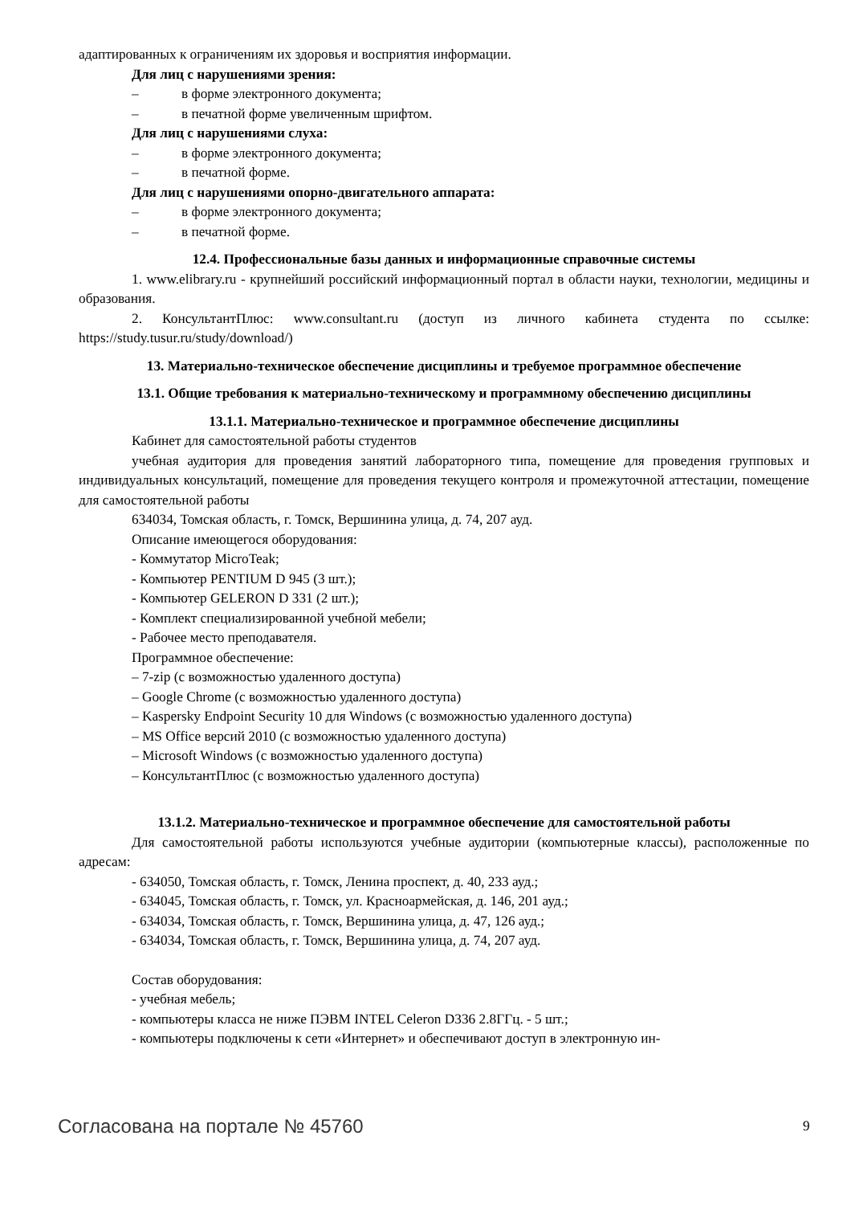адаптированных к ограничениям их здоровья и восприятия информации.
Для лиц с нарушениями зрения:
– в форме электронного документа;
– в печатной форме увеличенным шрифтом.
Для лиц с нарушениями слуха:
– в форме электронного документа;
– в печатной форме.
Для лиц с нарушениями опорно-двигательного аппарата:
– в форме электронного документа;
– в печатной форме.
12.4. Профессиональные базы данных и информационные справочные системы
1. www.elibrary.ru - крупнейший российский информационный портал в области науки, технологии, медицины и образования.
2. КонсультантПлюс: www.consultant.ru (доступ из личного кабинета студента по ссылке: https://study.tusur.ru/study/download/)
13. Материально-техническое обеспечение дисциплины и требуемое программное обеспечение
13.1. Общие требования к материально-техническому и программному обеспечению дисциплины
13.1.1. Материально-техническое и программное обеспечение дисциплины
Кабинет для самостоятельной работы студентов
учебная аудитория для проведения занятий лабораторного типа, помещение для проведения групповых и индивидуальных консультаций, помещение для проведения текущего контроля и промежуточной аттестации, помещение для самостоятельной работы
634034, Томская область, г. Томск, Вершинина улица, д. 74, 207 ауд.
Описание имеющегося оборудования:
- Коммутатор MicroTeak;
- Компьютер PENTIUM D 945 (3 шт.);
- Компьютер GELERON D 331 (2 шт.);
- Комплект специализированной учебной мебели;
- Рабочее место преподавателя.
Программное обеспечение:
– 7-zip (с возможностью удаленного доступа)
– Google Chrome (с возможностью удаленного доступа)
– Kaspersky Endpoint Security 10 для Windows (с возможностью удаленного доступа)
– MS Office версий 2010 (с возможностью удаленного доступа)
– Microsoft Windows (с возможностью удаленного доступа)
– КонсультантПлюс (с возможностью удаленного доступа)
13.1.2. Материально-техническое и программное обеспечение для самостоятельной работы
Для самостоятельной работы используются учебные аудитории (компьютерные классы), расположенные по адресам:
- 634050, Томская область, г. Томск, Ленина проспект, д. 40, 233 ауд.;
- 634045, Томская область, г. Томск, ул. Красноармейская, д. 146, 201 ауд.;
- 634034, Томская область, г. Томск, Вершинина улица, д. 47, 126 ауд.;
- 634034, Томская область, г. Томск, Вершинина улица, д. 74, 207 ауд.
Состав оборудования:
- учебная мебель;
- компьютеры класса не ниже ПЭВМ INTEL Celeron D336 2.8ГГц. - 5 шт.;
- компьютеры подключены к сети «Интернет» и обеспечивают доступ в электронную ин-
Согласована на портале № 45760 9